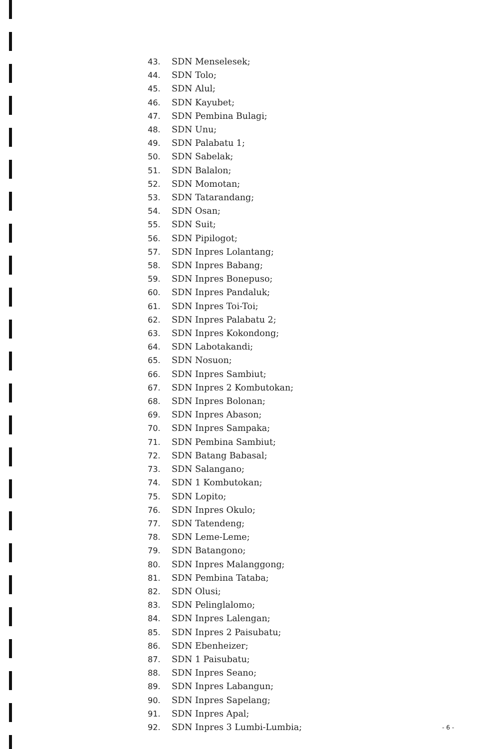43. SDN Menselesek;
44. SDN Tolo;
45. SDN Alul;
46. SDN Kayubet;
47. SDN Pembina Bulagi;
48. SDN Unu;
49. SDN Palabatu 1;
50. SDN Sabelak;
51. SDN Balalon;
52. SDN Momotan;
53. SDN Tatarandang;
54. SDN Osan;
55. SDN Suit;
56. SDN Pipilogot;
57. SDN Inpres Lolantang;
58. SDN Inpres Babang;
59. SDN Inpres Bonepuso;
60. SDN Inpres Pandaluk;
61. SDN Inpres Toi-Toi;
62. SDN Inpres Palabatu 2;
63. SDN Inpres Kokondong;
64. SDN Labotakandi;
65. SDN Nosuon;
66. SDN Inpres Sambiut;
67. SDN Inpres 2 Kombutokan;
68. SDN Inpres Bolonan;
69. SDN Inpres Abason;
70. SDN Inpres Sampaka;
71. SDN Pembina Sambiut;
72. SDN Batang Babasal;
73. SDN Salangano;
74. SDN 1 Kombutokan;
75. SDN Lopito;
76. SDN Inpres Okulo;
77. SDN Tatendeng;
78. SDN Leme-Leme;
79. SDN Batangono;
80. SDN Inpres Malanggong;
81. SDN Pembina Tataba;
82. SDN Olusi;
83. SDN Pelinglalomo;
84. SDN Inpres Lalengan;
85. SDN Inpres 2 Paisubatu;
86. SDN Ebenheizer;
87. SDN 1 Paisubatu;
88. SDN Inpres Seano;
89. SDN Inpres Labangun;
90. SDN Inpres Sapelang;
91. SDN Inpres Apal;
92. SDN Inpres 3 Lumbi-Lumbia;
- 6 -